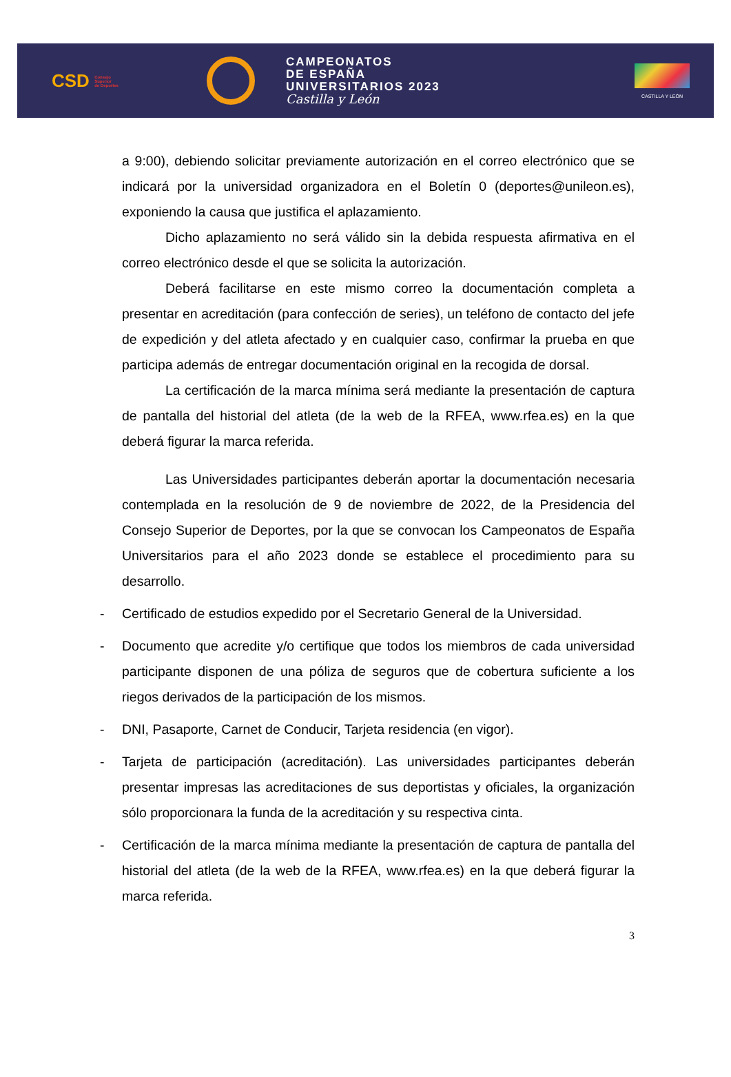CSD Consejo
Superior
de Deportes
CAMPEONATOS
DE ESPAÑA
UNIVERSITARIOS 2023
Castilla y León
CASTILLA Y LEÓN
a 9:00), debiendo solicitar previamente autorización en el correo electrónico que se indicará por la universidad organizadora en el Boletín 0 (deportes@unileon.es), exponiendo la causa que justifica el aplazamiento.
Dicho aplazamiento no será válido sin la debida respuesta afirmativa en el correo electrónico desde el que se solicita la autorización.
Deberá facilitarse en este mismo correo la documentación completa a presentar en acreditación (para confección de series), un teléfono de contacto del jefe de expedición y del atleta afectado y en cualquier caso, confirmar la prueba en que participa además de entregar documentación original en la recogida de dorsal.
La certificación de la marca mínima será mediante la presentación de captura de pantalla del historial del atleta (de la web de la RFEA, www.rfea.es) en la que deberá figurar la marca referida.
Las Universidades participantes deberán aportar la documentación necesaria contemplada en la resolución de 9 de noviembre de 2022, de la Presidencia del Consejo Superior de Deportes, por la que se convocan los Campeonatos de España Universitarios para el año 2023 donde se establece el procedimiento para su desarrollo.
- Certificado de estudios expedido por el Secretario General de la Universidad.
- Documento que acredite y/o certifique que todos los miembros de cada universidad participante disponen de una póliza de seguros que de cobertura suficiente a los riegos derivados de la participación de los mismos.
- DNI, Pasaporte, Carnet de Conducir, Tarjeta residencia (en vigor).
- Tarjeta de participación (acreditación). Las universidades participantes deberán presentar impresas las acreditaciones de sus deportistas y oficiales, la organización sólo proporcionara la funda de la acreditación y su respectiva cinta.
- Certificación de la marca mínima mediante la presentación de captura de pantalla del historial del atleta (de la web de la RFEA, www.rfea.es) en la que deberá figurar la marca referida.
3